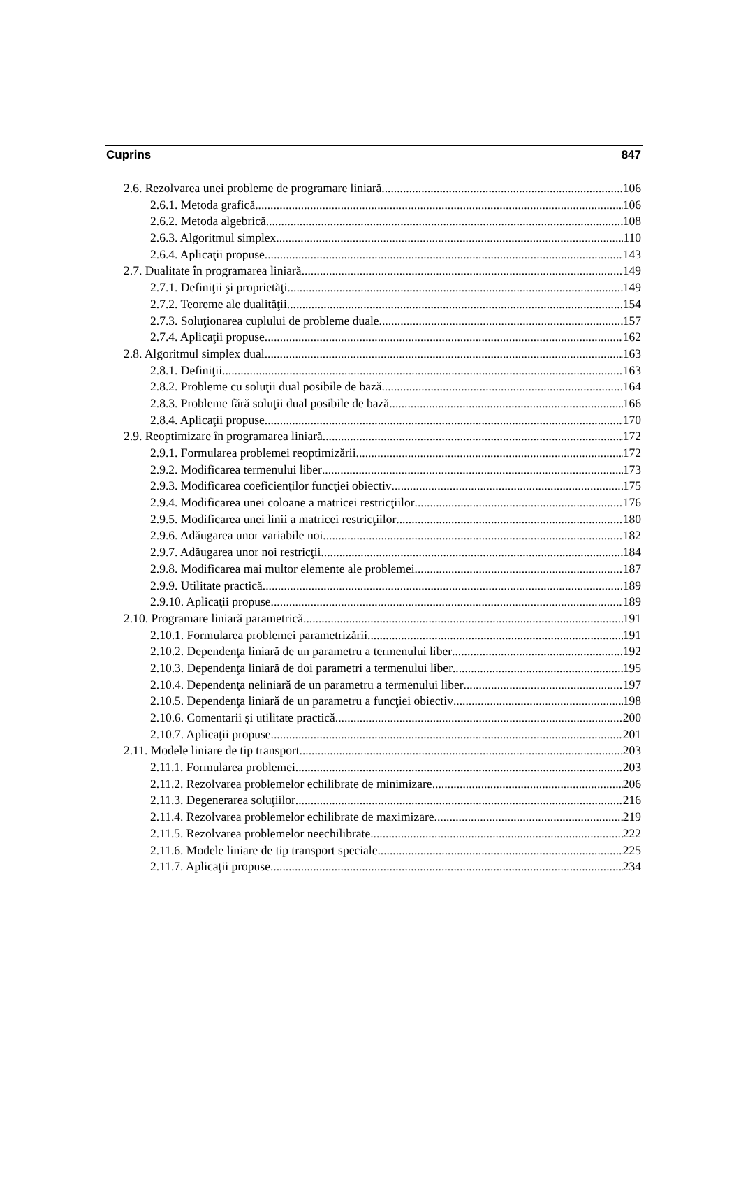Cuprins 847
2.6. Rezolvarea unei probleme de programare liniară 106
2.6.1. Metoda grafică 106
2.6.2. Metoda algebrică 108
2.6.3. Algoritmul simplex 110
2.6.4. Aplicaţii propuse 143
2.7. Dualitate în programarea liniară 149
2.7.1. Definiţii şi proprietăţi 149
2.7.2. Teoreme ale dualităţii 154
2.7.3. Soluţionarea cuplului de probleme duale 157
2.7.4. Aplicaţii propuse 162
2.8. Algoritmul simplex dual 163
2.8.1. Definiţii 163
2.8.2. Probleme cu soluţii dual posibile de bază 164
2.8.3. Probleme fără soluţii dual posibile de bază 166
2.8.4. Aplicaţii propuse 170
2.9. Reoptimizare în programarea liniară 172
2.9.1. Formularea problemei reoptimizării 172
2.9.2. Modificarea termenului liber 173
2.9.3. Modificarea coeficienţilor funcţiei obiectiv 175
2.9.4. Modificarea unei coloane a matricei restricţiilor 176
2.9.5. Modificarea unei linii a matricei restricţiilor 180
2.9.6. Adăugarea unor variabile noi 182
2.9.7. Adăugarea unor noi restricţii 184
2.9.8. Modificarea mai multor elemente ale problemei 187
2.9.9. Utilitate practică 189
2.9.10. Aplicaţii propuse 189
2.10. Programare liniară parametrică 191
2.10.1. Formularea problemei parametrizării 191
2.10.2. Dependenţa liniară de un parametru a termenului liber 192
2.10.3. Dependenţa liniară de doi parametri a termenului liber 195
2.10.4. Dependenţa neliniară de un parametru a termenului liber 197
2.10.5. Dependenţa liniară de un parametru a funcţiei obiectiv 198
2.10.6. Comentarii şi utilitate practică 200
2.10.7. Aplicaţii propuse 201
2.11. Modele liniare de tip transport 203
2.11.1. Formularea problemei 203
2.11.2. Rezolvarea problemelor echilibrate de minimizare 206
2.11.3. Degenerarea soluţiilor 216
2.11.4. Rezolvarea problemelor echilibrate de maximizare 219
2.11.5. Rezolvarea problemelor neechilibrate 222
2.11.6. Modele liniare de tip transport speciale 225
2.11.7. Aplicaţii propuse 234